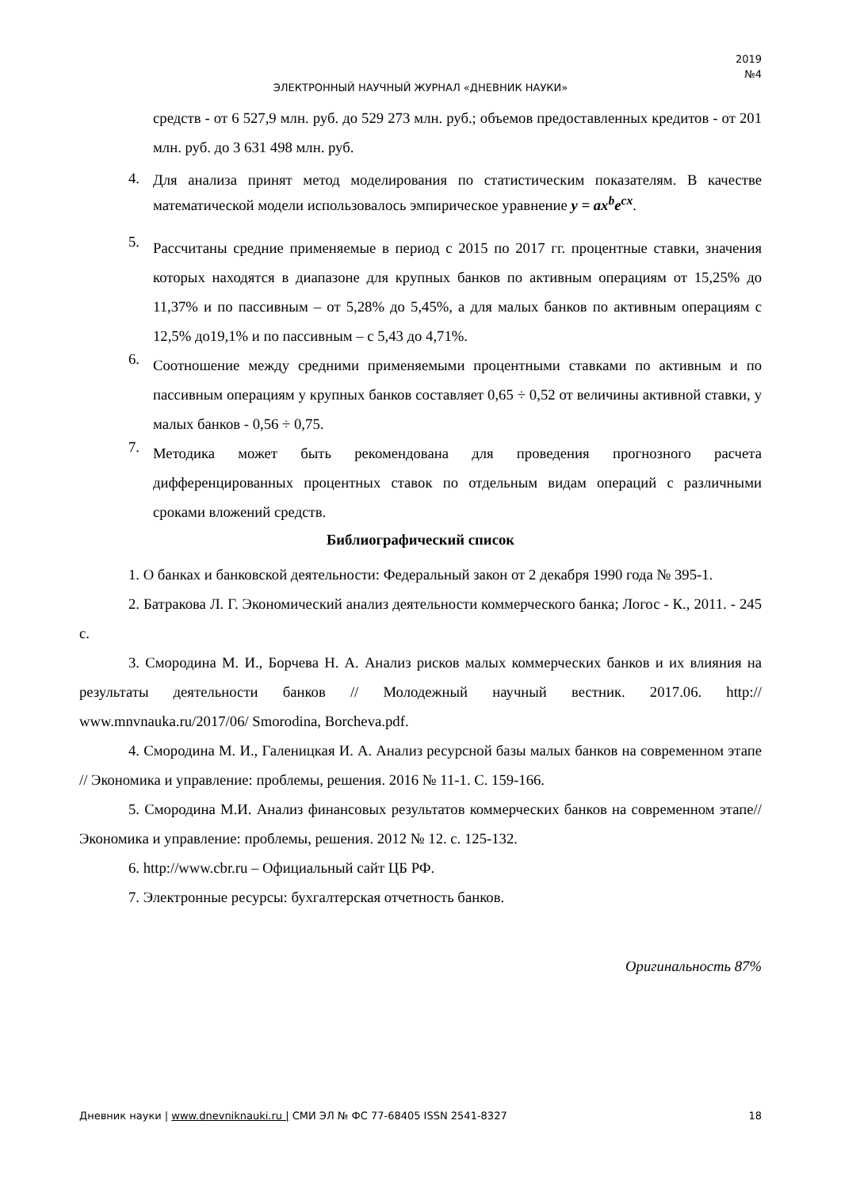2019
№4
ЭЛЕКТРОННЫЙ НАУЧНЫЙ ЖУРНАЛ «ДНЕВНИК НАУКИ»
средств - от 6 527,9 млн. руб. до 529 273 млн. руб.; объемов предоставленных кредитов - от 201 млн. руб. до 3 631 498 млн. руб.
4.
Для анализа принят метод моделирования по статистическим показателям. В качестве математической модели использовалось эмпирическое уравнение y = ax<sup>b</sup>e<sup>cx</sup>.
5.
Рассчитаны средние применяемые в период с 2015 по 2017 гг. процентные ставки, значения которых находятся в диапазоне для крупных банков по активным операциям от 15,25% до 11,37% и по пассивным – от 5,28% до 5,45%, а для малых банков по активным операциям с 12,5% до19,1% и по пассивным – с 5,43 до 4,71%.
6.
Соотношение между средними применяемыми процентными ставками по активным и по пассивным операциям у крупных банков составляет 0,65 ÷ 0,52 от величины активной ставки, у малых банков - 0,56 ÷ 0,75.
7.
Методика может быть рекомендована для проведения прогнозного расчета дифференцированных процентных ставок по отдельным видам операций с различными сроками вложений средств.
Библиографический список
1. О банках и банковской деятельности: Федеральный закон от 2 декабря 1990 года № 395-1.
2. Батракова Л. Г. Экономический анализ деятельности коммерческого банка; Логос - К., 2011. - 245 с.
3. Смородина М. И., Борчева Н. А. Анализ рисков малых коммерческих банков и их влияния на результаты деятельности банков // Молодежный научный вестник. 2017.06. http:// www.mnvnauka.ru/2017/06/ Smorodina, Borcheva.pdf.
4. Смородина М. И., Галеницкая И. А. Анализ ресурсной базы малых банков на современном этапе // Экономика и управление: проблемы, решения. 2016 № 11-1. С. 159-166.
5. Смородина М.И. Анализ финансовых результатов коммерческих банков на современном этапе// Экономика и управление: проблемы, решения. 2012 № 12. с. 125-132.
6. http://www.cbr.ru – Официальный сайт ЦБ РФ.
7. Электронные ресурсы: бухгалтерская отчетность банков.
Оригинальность 87%
Дневник науки | www.dnevniknauki.ru | СМИ ЭЛ № ФС 77-68405 ISSN 2541-8327 18